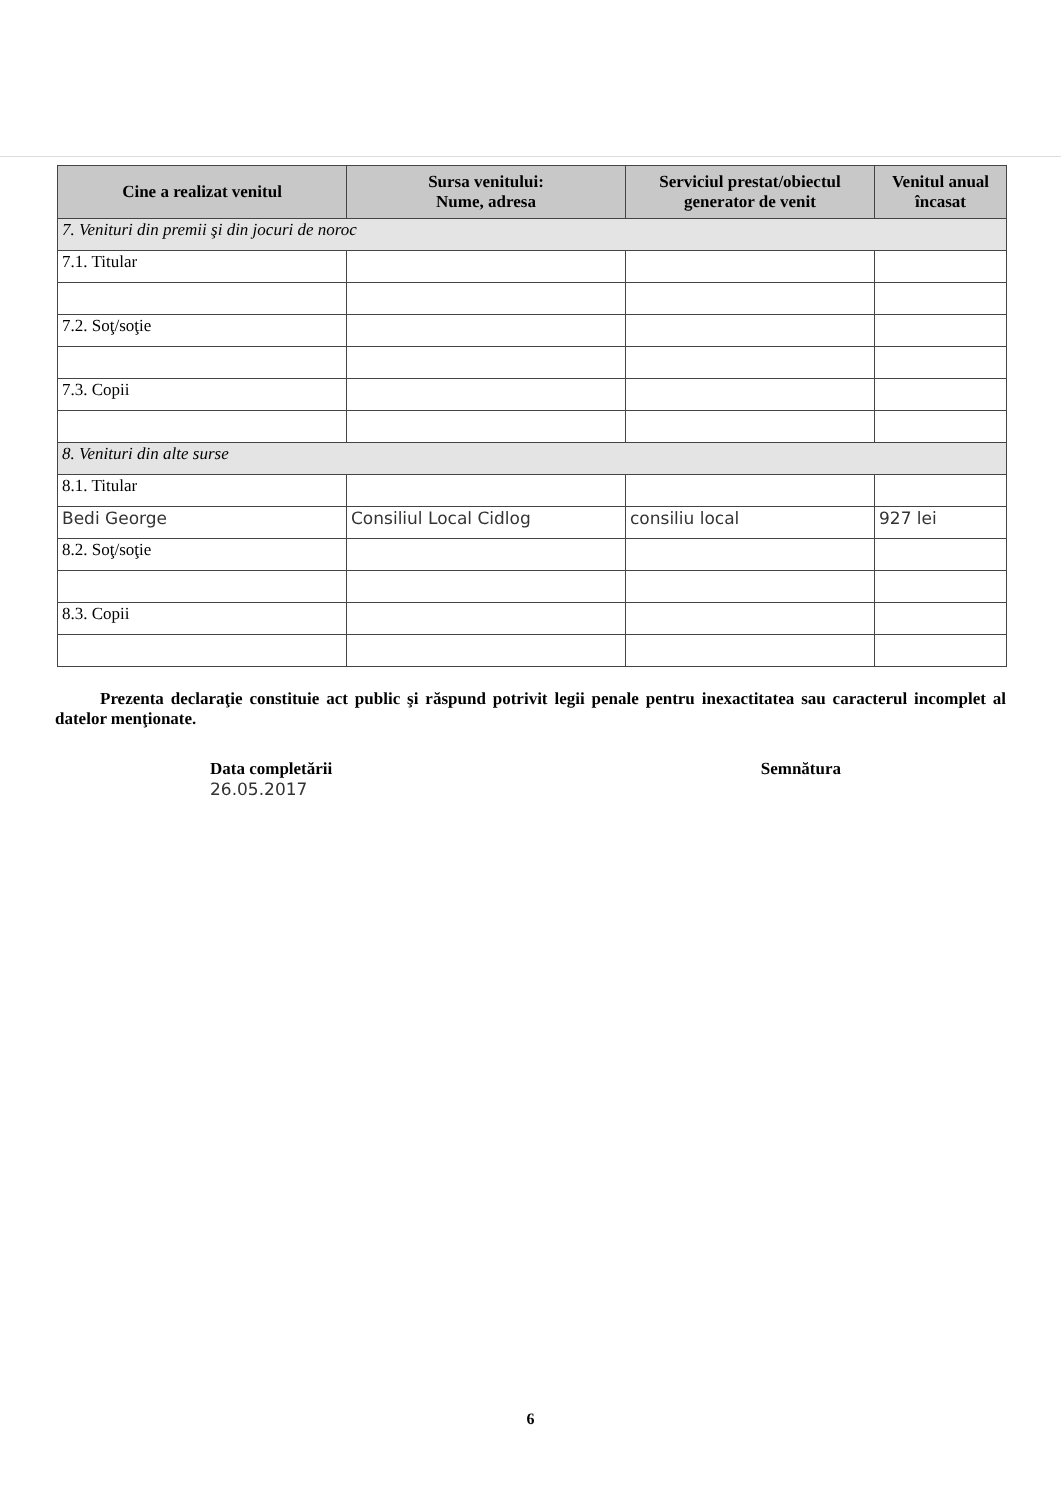| Cine a realizat venitul | Sursa venitului: Nume, adresa | Serviciul prestat/obiectul generator de venit | Venitul anual încasat |
| --- | --- | --- | --- |
| 7. Venituri din premii şi din jocuri de noroc | | | |
| 7.1. Titular | | | |
| 7.2. Soţ/soţie | | | |
| 7.3. Copii | | | |
| 8. Venituri din alte surse | | | |
| 8.1. Titular | | | |
| Bedi George | Consiliul Local Cidlog | consiliu local | 927 lei |
| 8.2. Soţ/soţie | | | |
| 8.3. Copii | | | |
Prezenta declaraţie constituie act public şi răspund potrivit legii penale pentru inexactitatea sau caracterul incomplet al datelor menţionate.
Data completării
26.05.2017
Semnătura
6